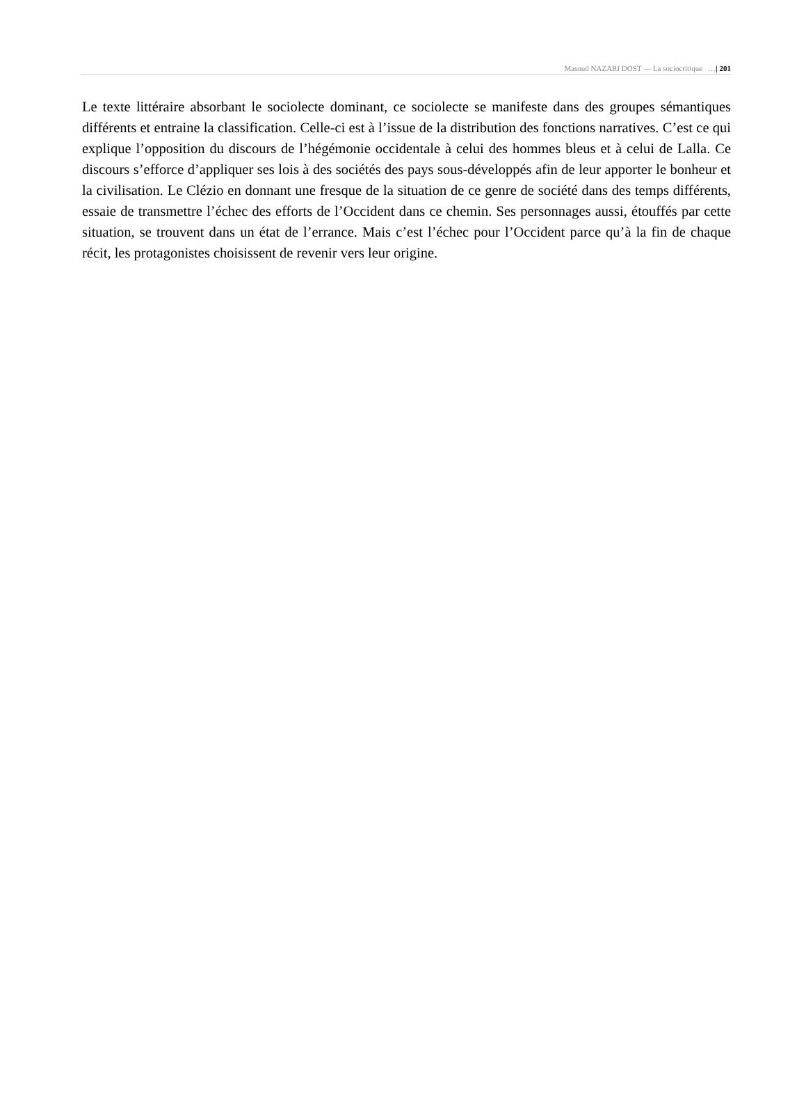Masoud NAZARI DOST — La sociocritique …| 201
Le texte littéraire absorbant le sociolecte dominant, ce sociolecte se manifeste dans des groupes sémantiques différents et entraine la classification. Celle-ci est à l’issue de la distribution des fonctions narratives. C’est ce qui explique l’opposition du discours de l’hégémonie occidentale à celui des hommes bleus et à celui de Lalla. Ce discours s’efforce d’appliquer ses lois à des sociétés des pays sous-développés afin de leur apporter le bonheur et la civilisation. Le Clézio en donnant une fresque de la situation de ce genre de société dans des temps différents, essaie de transmettre l’échec des efforts de l’Occident dans ce chemin. Ses personnages aussi, étouffés par cette situation, se trouvent dans un état de l’errance. Mais c’est l’échec pour l’Occident parce qu’à la fin de chaque récit, les protagonistes choisissent de revenir vers leur origine.